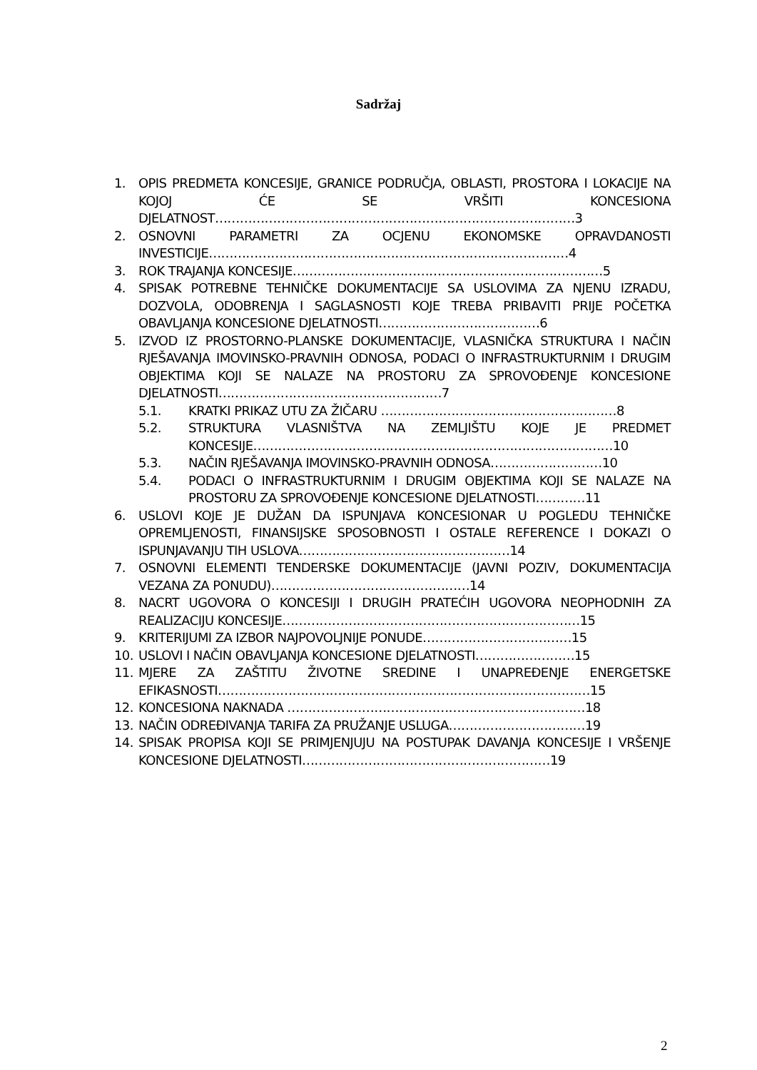Sadržaj
1. OPIS PREDMETA KONCESIJE, GRANICE PODRUČJA, OBLASTI, PROSTORA I LOKACIJE NA KOJOJ ĆE SE VRŠITI KONCESIONA DJELATNOST……………………………………………………………………………3
2. OSNOVNI PARAMETRI ZA OCJENU EKONOMSKE OPRAVDANOSTI INVESTICIJE……………………………………………………………………………4
3. ROK TRAJANJA KONCESIJE…………………………………………………………………5
4. SPISAK POTREBNE TEHNIČKE DOKUMENTACIJE SA USLOVIMA ZA NJENU IZRADU, DOZVOLA, ODOBRENJA I SAGLASNOSTI KOJE TREBA PRIBAVITI PRIJE POČETKA OBAVLJANJA KONCESIONE DJELATNOSTI…………………………………6
5. IZVOD IZ PROSTORNO-PLANSKE DOKUMENTACIJE, VLASNIČKA STRUKTURA I NAČIN RJEŠAVANJA IMOVINSKO-PRAVNIH ODNOSA, PODACI O INFRASTRUKTURNIM I DRUGIM OBJEKTIMA KOJI SE NALAZE NA PROSTORU ZA SPROVOĐENJE KONCESIONE DJELATNOSTI………………………………………………7
5.1. KRATKI PRIKAZ UTU ZA ŽIČARU …………………………………………………8
5.2. STRUKTURA VLASNIŠTVA NA ZEMLJIŠTU KOJE JE PREDMET KONCESIJE……………………………………………………………………………10
5.3. NAČIN RJEŠAVANJA IMOVINSKO-PRAVNIH ODNOSA………………………10
5.4. PODACI O INFRASTRUKTURNIM I DRUGIM OBJEKTIMA KOJI SE NALAZE NA PROSTORU ZA SPROVOĐENJE KONCESIONE DJELATNOSTI…………11
6. USLOVI KOJE JE DUŽAN DA ISPUNJAVA KONCESIONAR U POGLEDU TEHNIČKE OPREMLJENOSTI, FINANSIJSKE SPOSOBNOSTI I OSTALE REFERENCE I DOKAZI O ISPUNJAVANJU TIH USLOVA……………………………………………14
7. OSNOVNI ELEMENTI TENDERSKE DOKUMENTACIJE (JAVNI POZIV, DOKUMENTACIJA VEZANA ZA PONUDU)…………………………………………14
8. NACRT UGOVORA O KONCESIJI I DRUGIH PRATEĆIH UGOVORA NEOPHODNIH ZA REALIZACIJU KONCESIJE………………………………………………………………15
9. KRITERIJUMI ZA IZBOR NAJPOVOLJNIJE PONUDE………………………………15
10. USLOVI I NAČIN OBAVLJANJA KONCESIONE DJELATNOSTI……………………15
11. MJERE ZA ZAŠTITU ŽIVOTNE SREDINE I UNAPREĐENJE ENERGETSKE EFIKASNOSTI………………………………………………………………………………15
12. KONCESIONA NAKNADA ………………………………………………………………18
13. NAČIN ODREĐIVANJA TARIFA ZA PRUŽANJE USLUGA……………………………19
14. SPISAK PROPISA KOJI SE PRIMJENJUJU NA POSTUPAK DAVANJA KONCESIJE I VRŠENJE KONCESIONE DJELATNOSTI……………………………………………………19
2